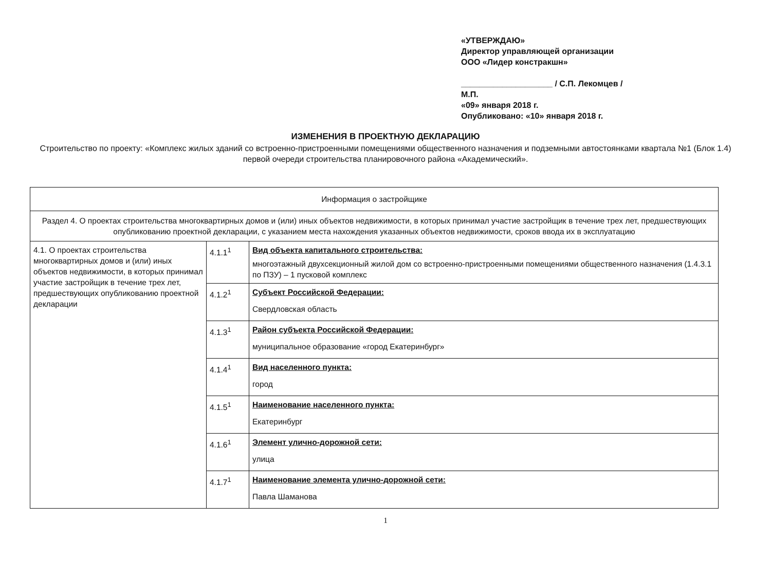«УТВЕРЖДАЮ»
Директор управляющей организации
ООО «Лидер констракшн»
____________________ / С.П. Лекомцев /
М.П.
«09» января 2018 г.
Опубликовано: «10» января 2018 г.
ИЗМЕНЕНИЯ В ПРОЕКТНУЮ ДЕКЛАРАЦИЮ
Строительство по проекту: «Комплекс жилых зданий со встроенно-пристроенными помещениями общественного назначения и подземными автостоянками квартала №1 (Блок 1.4) первой очереди строительства планировочного района «Академический».
| Информация о застройщике | | |
| Раздел 4. О проектах строительства многоквартирных домов и (или) иных объектов недвижимости, в которых принимал участие застройщик в течение трех лет, предшествующих опубликованию проектной декларации, с указанием места нахождения указанных объектов недвижимости, сроков ввода их в эксплуатацию | | |
| 4.1. О проектах строительства многоквартирных домов и (или) иных объектов недвижимости, в которых принимал участие застройщик в течение трех лет, предшествующих опубликованию проектной декларации | 4.1.1<sup>1</sup> | Вид объекта капитального строительства: многоэтажный двухсекционный жилой дом со встроенно-пристроенными помещениями общественного назначения (1.4.3.1 по ПЗУ) – 1 пусковой комплекс |
| | 4.1.2<sup>1</sup> | Субъект Российской Федерации: Свердловская область |
| | 4.1.3<sup>1</sup> | Район субъекта Российской Федерации: муниципальное образование «город Екатеринбург» |
| | 4.1.4<sup>1</sup> | Вид населенного пункта: город |
| | 4.1.5<sup>1</sup> | Наименование населенного пункта: Екатеринбург |
| | 4.1.6<sup>1</sup> | Элемент улично-дорожной сети: улица |
| | 4.1.7<sup>1</sup> | Наименование элемента улично-дорожной сети: Павла Шаманова |
1